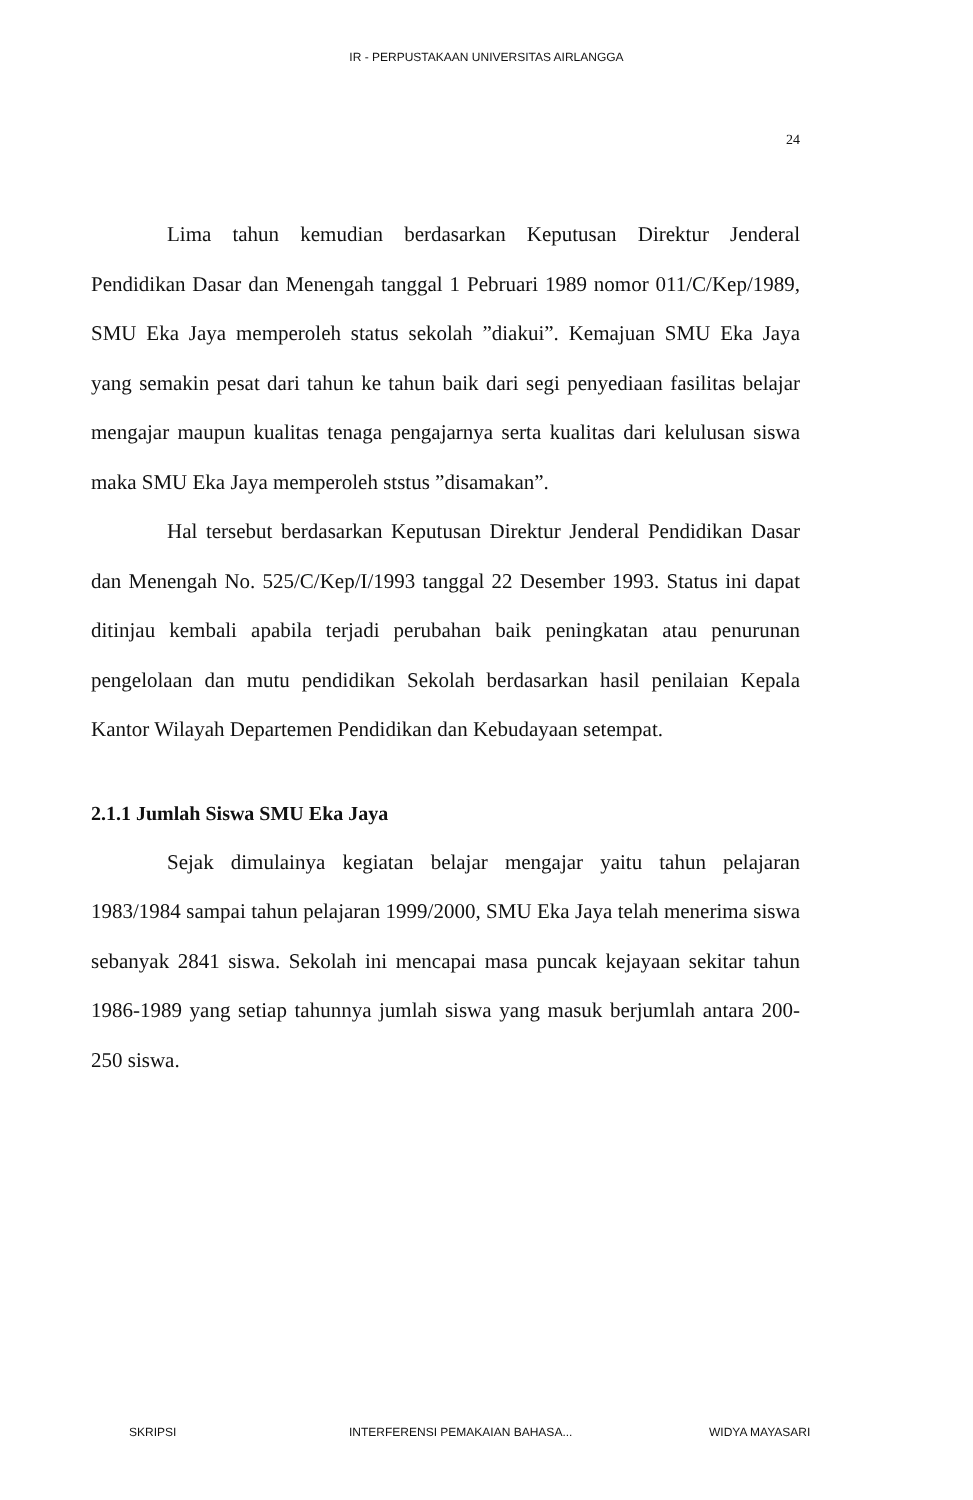IR - PERPUSTAKAAN UNIVERSITAS AIRLANGGA
24
Lima tahun kemudian berdasarkan Keputusan Direktur Jenderal Pendidikan Dasar dan Menengah tanggal 1 Pebruari 1989 nomor 011/C/Kep/1989, SMU Eka Jaya memperoleh status sekolah ”diakui”. Kemajuan SMU Eka Jaya yang semakin pesat dari tahun ke tahun baik dari segi penyediaan fasilitas belajar mengajar maupun kualitas tenaga pengajarnya serta kualitas dari kelulusan siswa maka SMU Eka Jaya memperoleh ststus ”disamakan”.
Hal tersebut berdasarkan Keputusan Direktur Jenderal Pendidikan Dasar dan Menengah No. 525/C/Kep/I/1993 tanggal 22 Desember 1993. Status ini dapat ditinjau kembali apabila terjadi perubahan baik peningkatan atau penurunan pengelolaan dan mutu pendidikan Sekolah berdasarkan hasil penilaian Kepala Kantor Wilayah Departemen Pendidikan dan Kebudayaan setempat.
2.1.1 Jumlah Siswa SMU Eka Jaya
Sejak dimulainya kegiatan belajar mengajar yaitu tahun pelajaran 1983/1984 sampai tahun pelajaran 1999/2000, SMU Eka Jaya telah menerima siswa sebanyak 2841 siswa. Sekolah ini mencapai masa puncak kejayaan sekitar tahun 1986-1989 yang setiap tahunnya jumlah siswa yang masuk berjumlah antara 200-250 siswa.
SKRIPSI INTERFERENSI PEMAKAIAN BAHASA... WIDYA MAYASARI